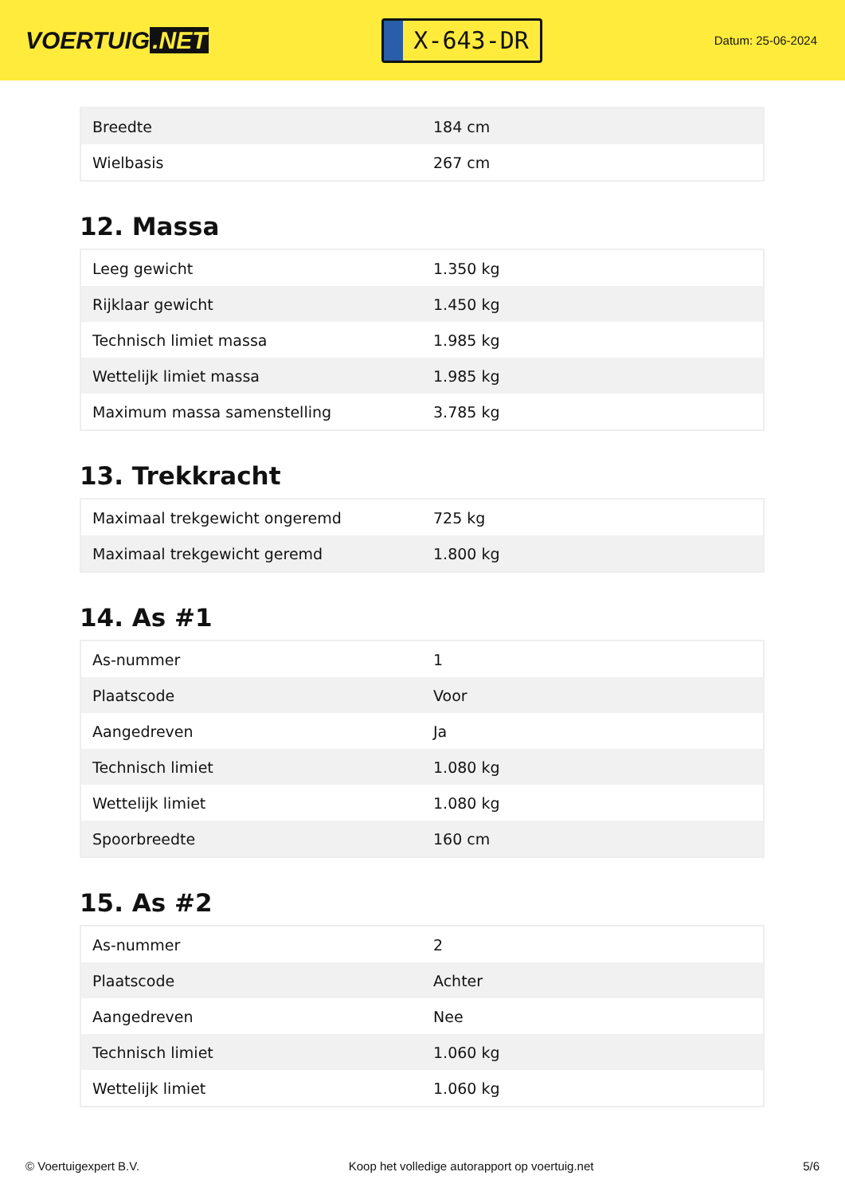VOERTUIG.NET
X-643-DR
Datum: 25-06-2024
| Breedte | 184 cm |
| Wielbasis | 267 cm |
12. Massa
| Leeg gewicht | 1.350 kg |
| Rijklaar gewicht | 1.450 kg |
| Technisch limiet massa | 1.985 kg |
| Wettelijk limiet massa | 1.985 kg |
| Maximum massa samenstelling | 3.785 kg |
13. Trekkracht
| Maximaal trekgewicht ongeremd | 725 kg |
| Maximaal trekgewicht geremd | 1.800 kg |
14. As #1
| As-nummer | 1 |
| Plaatscode | Voor |
| Aangedreven | Ja |
| Technisch limiet | 1.080 kg |
| Wettelijk limiet | 1.080 kg |
| Spoorbreedte | 160 cm |
15. As #2
| As-nummer | 2 |
| Plaatscode | Achter |
| Aangedreven | Nee |
| Technisch limiet | 1.060 kg |
| Wettelijk limiet | 1.060 kg |
© Voertuigexpert B.V. Koop het volledige autorapport op voertuig.net 5/6